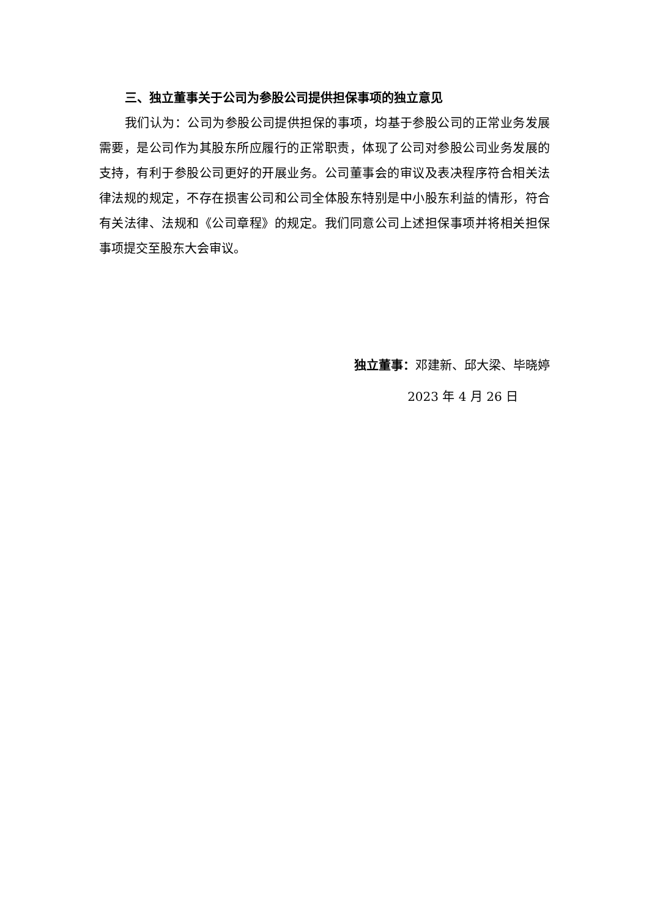三、独立董事关于公司为参股公司提供担保事项的独立意见
我们认为：公司为参股公司提供担保的事项，均基于参股公司的正常业务发展需要，是公司作为其股东所应履行的正常职责，体现了公司对参股公司业务发展的支持，有利于参股公司更好的开展业务。公司董事会的审议及表决程序符合相关法律法规的规定，不存在损害公司和公司全体股东特别是中小股东利益的情形，符合有关法律、法规和《公司章程》的规定。我们同意公司上述担保事项并将相关担保事项提交至股东大会审议。
独立董事：邓建新、邱大梁、毕晓婷
2023 年 4 月 26 日